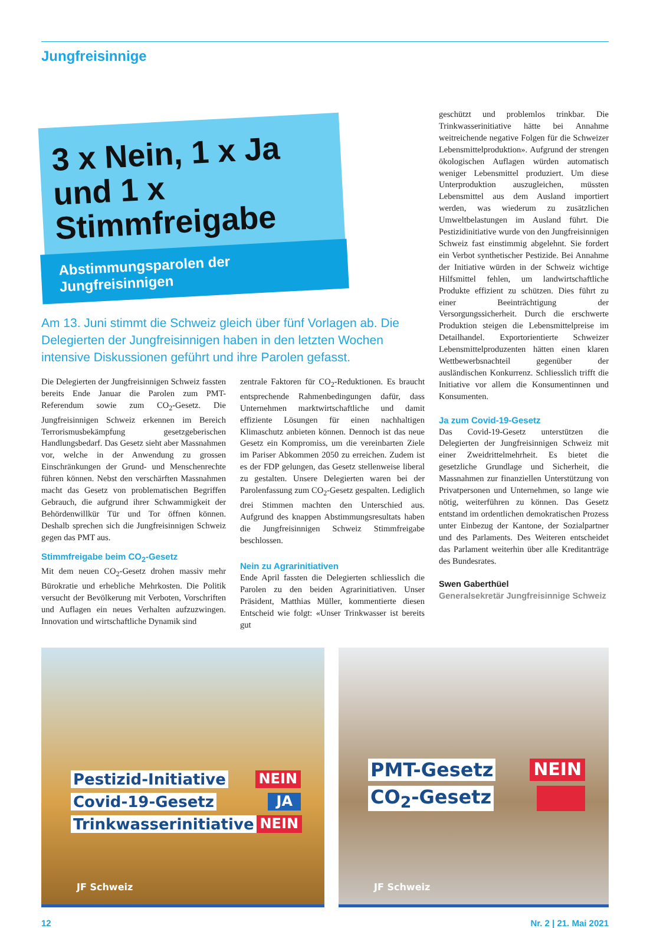Jungfreisinnige
3 x Nein, 1 x Ja und 1 x Stimmfreigabe
Abstimmungsparolen der Jungfreisinnigen
Am 13. Juni stimmt die Schweiz gleich über fünf Vorlagen ab. Die Delegierten der Jungfreisinnigen haben in den letzten Wochen intensive Diskussionen geführt und ihre Parolen gefasst.
Die Delegierten der Jungfreisinnigen Schweiz fassten bereits Ende Januar die Parolen zum PMT-Referendum sowie zum CO<sub>2</sub>-Gesetz. Die Jungfreisinnigen Schweiz erkennen im Bereich Terrorismusbekämpfung gesetzgeberischen Handlungsbedarf. Das Gesetz sieht aber Massnahmen vor, welche in der Anwendung zu grossen Einschränkungen der Grund- und Menschenrechte führen können. Nebst den verschärften Massnahmen macht das Gesetz von problematischen Begriffen Gebrauch, die aufgrund ihrer Schwammigkeit der Behördenwillkür Tür und Tor öffnen können. Deshalb sprechen sich die Jungfreisinnigen Schweiz gegen das PMT aus.
Stimmfreigabe beim CO<sub>2</sub>-Gesetz
Mit dem neuen CO<sub>2</sub>-Gesetz drohen massiv mehr Bürokratie und erhebliche Mehrkosten. Die Politik versucht der Bevölkerung mit Verboten, Vorschriften und Auflagen ein neues Verhalten aufzuzwingen. Innovation und wirtschaftliche Dynamik sind
zentrale Faktoren für CO<sub>2</sub>-Reduktionen. Es braucht entsprechende Rahmenbedingungen dafür, dass Unternehmen marktwirtschaftliche und damit effiziente Lösungen für einen nachhaltigen Klimaschutz anbieten können. Dennoch ist das neue Gesetz ein Kompromiss, um die vereinbarten Ziele im Pariser Abkommen 2050 zu erreichen. Zudem ist es der FDP gelungen, das Gesetz stellenweise liberal zu gestalten. Unsere Delegierten waren bei der Parolenfassung zum CO<sub>2</sub>-Gesetz gespalten. Lediglich drei Stimmen machten den Unterschied aus. Aufgrund des knappen Abstimmungsresultats haben die Jungfreisinnigen Schweiz Stimmfreigabe beschlossen.
Nein zu Agrarinitiativen
Ende April fassten die Delegierten schliesslich die Parolen zu den beiden Agrarinitiativen. Unser Präsident, Matthias Müller, kommentierte diesen Entscheid wie folgt: «Unser Trinkwasser ist bereits gut
geschützt und problemlos trinkbar. Die Trinkwasserinitiative hätte bei Annahme weitreichende negative Folgen für die Schweizer Lebensmittelproduktion». Aufgrund der strengen ökologischen Auflagen würden automatisch weniger Lebensmittel produziert. Um diese Unterproduktion auszugleichen, müssten Lebensmittel aus dem Ausland importiert werden, was wiederum zu zusätzlichen Umweltbelastungen im Ausland führt. Die Pestizidinitiative wurde von den Jungfreisinnigen Schweiz fast einstimmig abgelehnt. Sie fordert ein Verbot synthetischer Pestizide. Bei Annahme der Initiative würden in der Schweiz wichtige Hilfsmittel fehlen, um landwirtschaftliche Produkte effizient zu schützen. Dies führt zu einer Beeinträchtigung der Versorgungssicherheit. Durch die erschwerte Produktion steigen die Lebensmittelpreise im Detailhandel. Exportorientierte Schweizer Lebensmittelproduzenten hätten einen klaren Wettbewerbsnachteil gegenüber der ausländischen Konkurrenz. Schliesslich trifft die Initiative vor allem die Konsumentinnen und Konsumenten.
Ja zum Covid-19-Gesetz
Das Covid-19-Gesetz unterstützen die Delegierten der Jungfreisinnigen Schweiz mit einer Zweidrittelmehrheit. Es bietet die gesetzliche Grundlage und Sicherheit, die Massnahmen zur finanziellen Unterstützung von Privatpersonen und Unternehmen, so lange wie nötig, weiterführen zu können. Das Gesetz entstand im ordentlichen demokratischen Prozess unter Einbezug der Kantone, der Sozialpartner und des Parlaments. Des Weiteren entscheidet das Parlament weiterhin über alle Kreditanträge des Bundesrates.
Swen Gaberthüel
Generalsekretär Jungfreisinnige Schweiz
Pestizid-Initiative NEIN
Covid-19-Gesetz JA
Trinkwasserinitiative NEIN
JF Schweiz
PMT-Gesetz NEIN
CO<sub>2</sub>-Gesetz
JF Schweiz
12 Nr. 2 | 21. Mai 2021